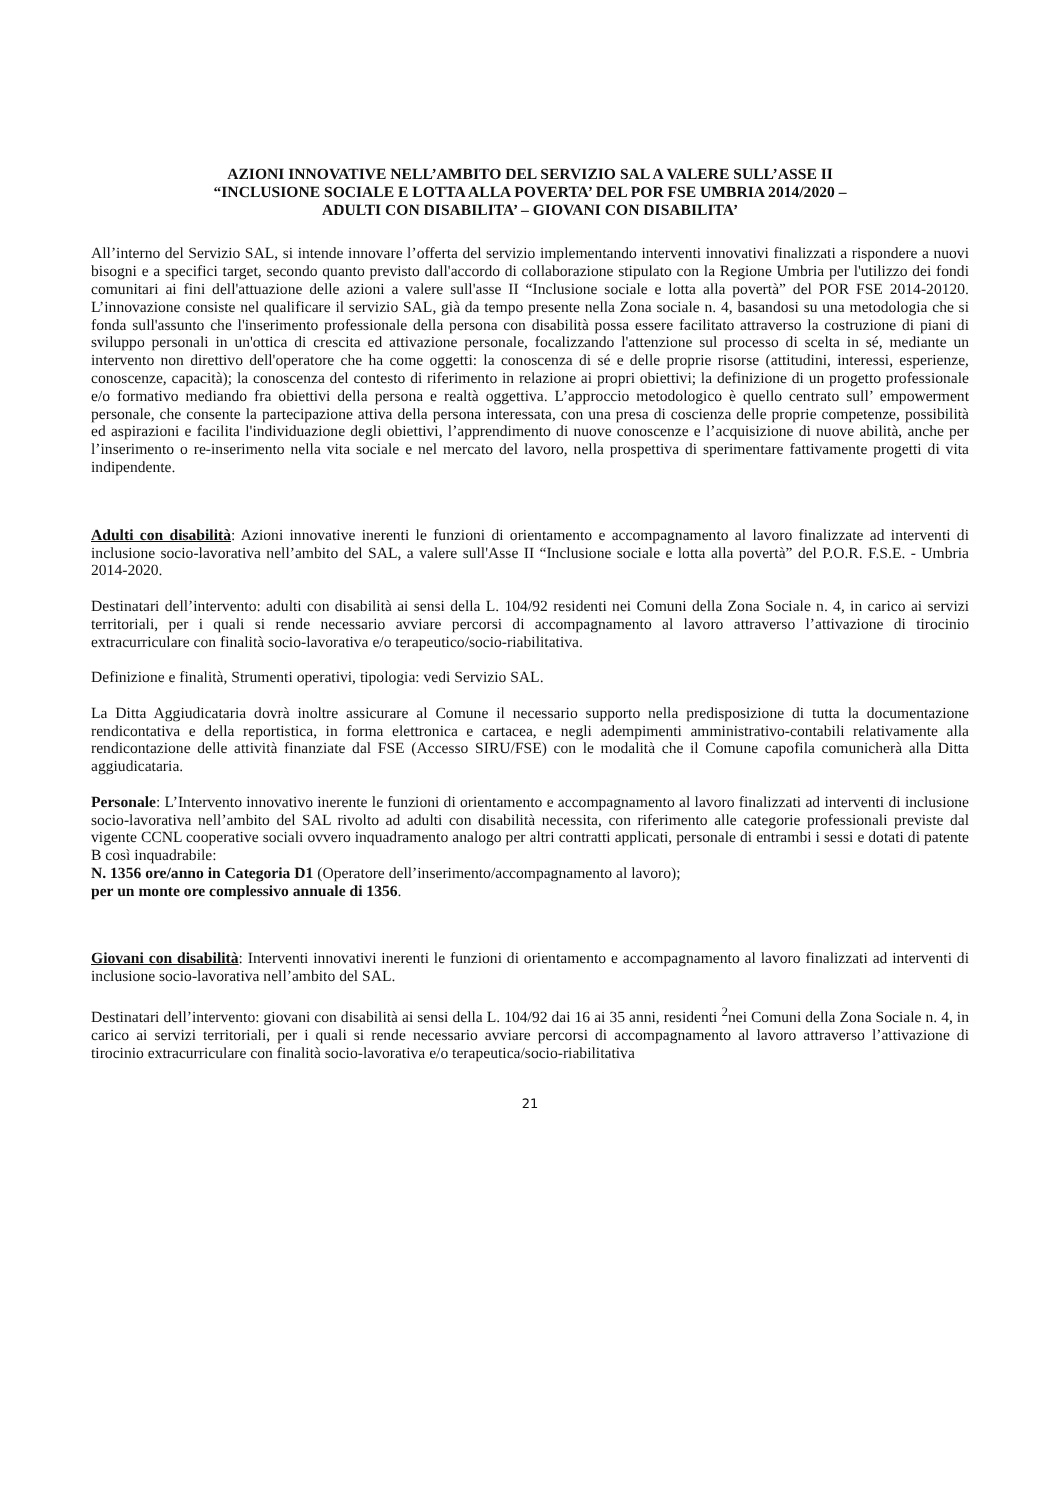AZIONI INNOVATIVE NELL’AMBITO DEL SERVIZIO SAL A VALERE SULL’ASSE II
“INCLUSIONE SOCIALE E LOTTA ALLA POVERTA’ DEL POR FSE UMBRIA 2014/2020 –
ADULTI CON DISABILITA’ – GIOVANI CON DISABILITA’
All’interno del Servizio SAL, si intende innovare l’offerta del servizio implementando interventi innovativi finalizzati a rispondere a nuovi bisogni e a specifici target, secondo quanto previsto dall'accordo di collaborazione stipulato con la Regione Umbria per l'utilizzo dei fondi comunitari ai fini dell'attuazione delle azioni a valere sull'asse II “Inclusione sociale e lotta alla povertà” del POR FSE 2014-20120. L’innovazione consiste nel qualificare il servizio SAL, già da tempo presente nella Zona sociale n. 4, basandosi su una metodologia che si fonda sull'assunto che l'inserimento professionale della persona con disabilità possa essere facilitato attraverso la costruzione di piani di sviluppo personali in un'ottica di crescita ed attivazione personale, focalizzando l'attenzione sul processo di scelta in sé, mediante un intervento non direttivo dell'operatore che ha come oggetti: la conoscenza di sé e delle proprie risorse (attitudini, interessi, esperienze, conoscenze, capacità); la conoscenza del contesto di riferimento in relazione ai propri obiettivi; la definizione di un progetto professionale e/o formativo mediando fra obiettivi della persona e realtà oggettiva. L’approccio metodologico è quello centrato sull’ empowerment personale, che consente la partecipazione attiva della persona interessata, con una presa di coscienza delle proprie competenze, possibilità ed aspirazioni e facilita l'individuazione degli obiettivi, l’apprendimento di nuove conoscenze e l’acquisizione di nuove abilità, anche per l’inserimento o re-inserimento nella vita sociale e nel mercato del lavoro, nella prospettiva di sperimentare fattivamente progetti di vita indipendente.
Adulti con disabilità: Azioni innovative inerenti le funzioni di orientamento e accompagnamento al lavoro finalizzate ad interventi di inclusione socio-lavorativa nell’ambito del SAL, a valere sull'Asse II “Inclusione sociale e lotta alla povertà” del P.O.R. F.S.E. - Umbria 2014-2020.
Destinatari dell’intervento: adulti con disabilità ai sensi della L. 104/92 residenti nei Comuni della Zona Sociale n. 4, in carico ai servizi territoriali, per i quali si rende necessario avviare percorsi di accompagnamento al lavoro attraverso l’attivazione di tirocinio extracurriculare con finalità socio-lavorativa e/o terapeutico/socio-riabilitativa.
Definizione e finalità, Strumenti operativi, tipologia: vedi Servizio SAL.
La Ditta Aggiudicataria dovrà inoltre assicurare al Comune il necessario supporto nella predisposizione di tutta la documentazione rendicontativa e della reportistica, in forma elettronica e cartacea, e negli adempimenti amministrativo-contabili relativamente alla rendicontazione delle attività finanziate dal FSE (Accesso SIRU/FSE) con le modalità che il Comune capofila comunicherà alla Ditta aggiudicataria.
Personale: L’Intervento innovativo inerente le funzioni di orientamento e accompagnamento al lavoro finalizzati ad interventi di inclusione socio-lavorativa nell’ambito del SAL rivolto ad adulti con disabilità necessita, con riferimento alle categorie professionali previste dal vigente CCNL cooperative sociali ovvero inquadramento analogo per altri contratti applicati, personale di entrambi i sessi e dotati di patente B così inquadrabile:
N. 1356 ore/anno in Categoria D1 (Operatore dell’inserimento/accompagnamento al lavoro);
per un monte ore complessivo annuale di 1356.
Giovani con disabilità: Interventi innovativi inerenti le funzioni di orientamento e accompagnamento al lavoro finalizzati ad interventi di inclusione socio-lavorativa nell’ambito del SAL.
Destinatari dell’intervento: giovani con disabilità ai sensi della L. 104/92 dai 16 ai 35 anni, residenti <sup>2</sup>nei Comuni della Zona Sociale n. 4, in carico ai servizi territoriali, per i quali si rende necessario avviare percorsi di accompagnamento al lavoro attraverso l’attivazione di tirocinio extracurriculare con finalità socio-lavorativa e/o terapeutica/socio-riabilitativa
21